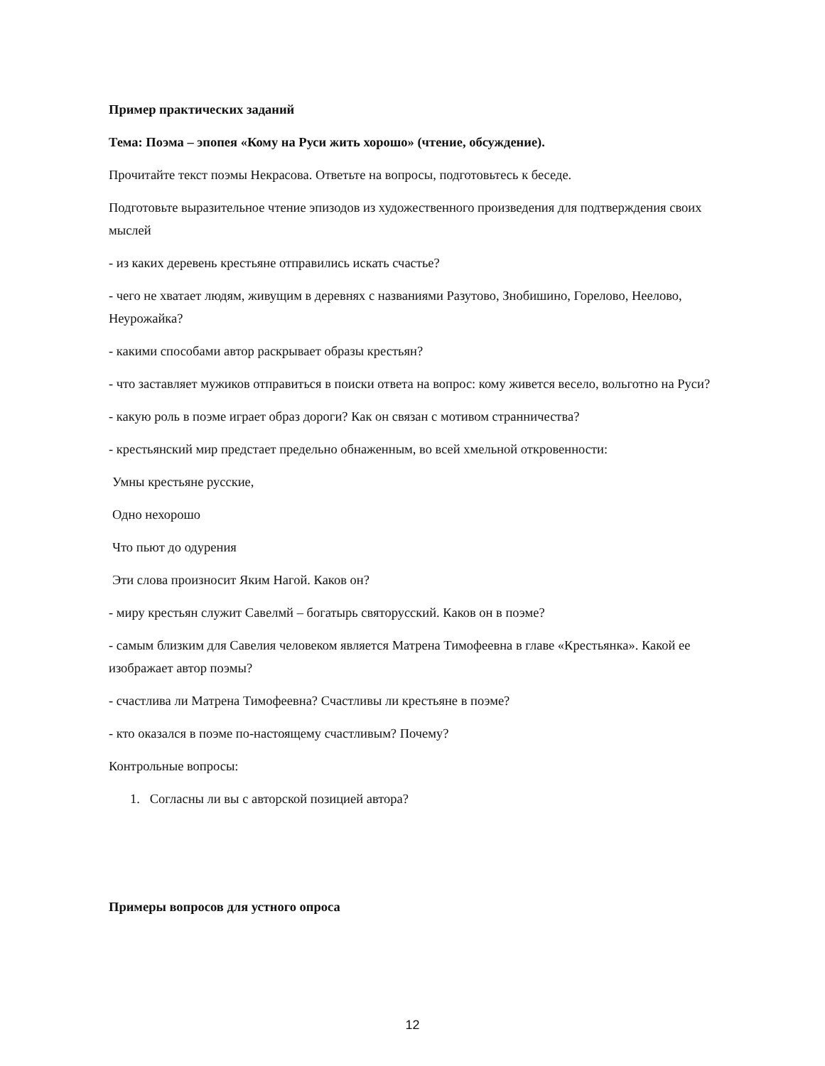Пример практических заданий
Тема: Поэма – эпопея «Кому на Руси жить хорошо» (чтение, обсуждение).
Прочитайте текст поэмы Некрасова. Ответьте на вопросы, подготовьтесь к беседе.
Подготовьте выразительное чтение эпизодов из художественного произведения для подтверждения своих мыслей
- из каких деревень крестьяне отправились искать счастье?
- чего не хватает людям, живущим в деревнях с названиями Разутово, Знобишино, Горелово, Неелово, Неурожайка?
- какими способами автор раскрывает образы крестьян?
- что заставляет мужиков отправиться в поиски ответа на вопрос: кому живется весело, вольготно на Руси?
- какую роль в поэме играет образ дороги? Как он связан с мотивом странничества?
- крестьянский мир предстает предельно обнаженным, во всей хмельной откровенности:
Умны крестьяне русские,
Одно нехорошо
Что пьют до одурения
Эти слова произносит Яким Нагой. Каков он?
- миру крестьян служит Савелмй – богатырь святорусский. Каков он в поэме?
- самым близким для Савелия человеком является Матрена Тимофеевна в главе «Крестьянка». Какой ее изображает автор поэмы?
- счастлива ли Матрена Тимофеевна? Счастливы ли крестьяне в поэме?
- кто оказался в поэме по-настоящему счастливым? Почему?
Контрольные вопросы:
1. Согласны ли вы с авторской позицией автора?
Примеры вопросов для устного опроса
12